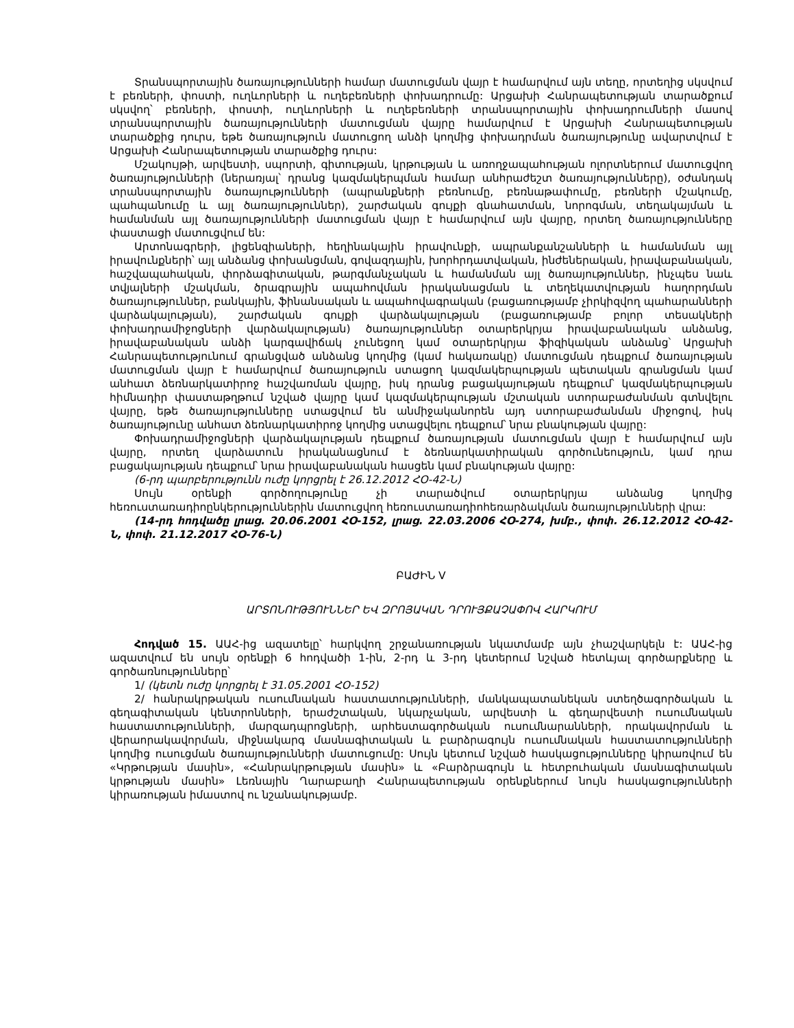Տրանսպորտային ծառայությունների համար մատուցման վայր է համարվում այն տեղը, որտեղից սկսվում է բեռների, փոստի, ուղևորների և ուղեբեռների փոխադրումը: Արցախի Հանրապետության տարածքում սկսվող՝ բեռների, փոստի, ուղևորների և ուղեբեռների տրանսպորտային փոխադրումների մասով տրանսպորտային ծառայությունների մատուցման վայրը համարվում է Արցախի Հանրապետության տարածքից դուրս, եթե ծառայություն մատուցող անձի կողմից փոխադրման ծառայությունը ավարտվում է Արցախի Հանրապետության տարածքից դուրս:
Մշակույթի, արվեստի, սպորտի, գիտության, կրթության և առողջապահության ոլորտներում մատուցվող ծառայությունների (ներառյալ՝ դրանց կազմակերպման համար անհրաժեշտ ծառայությունները), օժանդակ տրանսպորտային ծառայությունների (ապրանքների բեռնումը, բեռնաթափումը, բեռների մշակումը, պահպանումը և այլ ծառայություններ), շարժական գույքի գնահատման, նորոգման, տեղակայման և համանման այլ ծառայությունների մատուցման վայր է համարվում այն վայրը, որտեղ ծառայությունները փաստացի մատուցվում են:
Արտոնագրերի, լիցենզիաների, հեղինակային իրավունքի, ապրանքանշանների և համանման այլ իրավունքների՝ այլ անձանց փոխանցման, գովազդային, խորհրդատվական, ինժեներական, իրավաբանական, հաշվապահական, փորձագիտական, թարգմանչական և համանման այլ ծառայություններ, ինչպես նաև տվյալների մշակման, ծրագրային ապահովման իրականացման և տեղեկատվության հաղորդման ծառայություններ, բանկային, ֆինանսական և ապահովագրական (բացառությամբ չիրկիզվող պահարանների վարձակալության), շարժական գույքի վարձակալության (բացառությամբ բոլոր տեսակների փոխադրամիջոցների վարձակալության) ծառայություններ օտարերկրյա իրավաբանական անձանց, իրավաբանական անձի կարգավիճակ չունեցող կամ օտարերկրյա ֆիզիկական անձանց՝ Արցախի Հանրապետությունում գրանցված անձանց կողմից (կամ հակառակը) մատուցման դեպքում ծառայության մատուցման վայր է համարվում ծառայություն ստացող կազմակերպության պետական գրանցման կամ անհատ ձեռնարկատիրոջ հաշվառման վայրը, իսկ դրանց բացակայության դեպքում՝ կազմակերպության հիմնադիր փաստաթղթում նշված վայրը կամ կազմակերպության մշտական ստորաբաժանման գտնվելու վայրը, եթե ծառայությունները ստացվում են անմիջականորեն այդ ստորաբաժանման միջոցով, իսկ ծառայությունը անհատ ձեռնարկատիրոջ կողմից ստացվելու դեպքում՝ նրա բնակության վայրը:
Փոխադրամիջոցների վարձակալության դեպքում ծառայության մատուցման վայր է համարվում այն վայրը, որտեղ վարձատուն իրականացնում է ձեռնարկատիրական գործունեություն, կամ դրա բացակայության դեպքում՝ նրա իրավաբանական հասցեն կամ բնակության վայրը:
(6-րդ պարբերությունն ուժը կորցրել է 26.12.2012 ՀՕ-42-Ն)
Սույն օրենքի գործողությունը չի տարածվում օտարերկրյա անձանց կողմից հեռուստառադիոընկերություններին մատուցվող հեռուստառադիոհեռարձակման ծառայությունների վրա:
(14-րդ հոդվածը լրաց. 20.06.2001 ՀՕ-152, լրաց. 22.03.2006 ՀՕ-274, խմբ., փոփ. 26.12.2012 ՀՕ-42-Ն, փոփ. 21.12.2017 ՀՕ-76-Ն)
ԲԱԺԻՆ V
ԱՐՏՈՆՈՒԹՅՈՒՆՆԵՐ ԵՎ ԶՐՈՅԱԿԱՆ ԴՐՈՒՅՔԱՉԱՓՈՎ ՀԱՐԿՈՒՄ
Հոդված 15. ԱԱՀ-ից ազատելը՝ հարկվող շրջանառության նկատմամբ այն չհաշվարկելն է: ԱԱՀ-ից ազատվում են սույն օրենքի 6 հոդվածի 1-ին, 2-րդ և 3-րդ կետերում նշված հետևյալ գործարքները և գործառնությունները՝
1/ (կետն ուժը կորցրել է 31.05.2001 ՀՕ-152)
2/ հանրակրթական ուսումնական հաստատությունների, մանկապատանեկան ստեղծագործական և գեղագիտական կենտրոնների, երաժշտական, նկարչական, արվեստի և գեղարվեստի ուսումնական հաստատությունների, մարզադպրոցների, արհեստագործական ուսումնարանների, որակավորման և վերաորակավորման, միջնակարգ մասնագիտական և բարձրագույն ուսումնական հաստատությունների կողմից ուսուցման ծառայությունների մատուցումը: Սույն կետում նշված հասկացությունները կիրառվում են «Կրթության մասին», «Հանրակրթության մասին» և «Բարձրագույն և հետբուհական մասնագիտական կրթության մասին» Լեռնային Ղարաբաղի Հանրապետության օրենքներում նույն հասկացությունների կիրառության իմաստով ու նշանակությամբ.